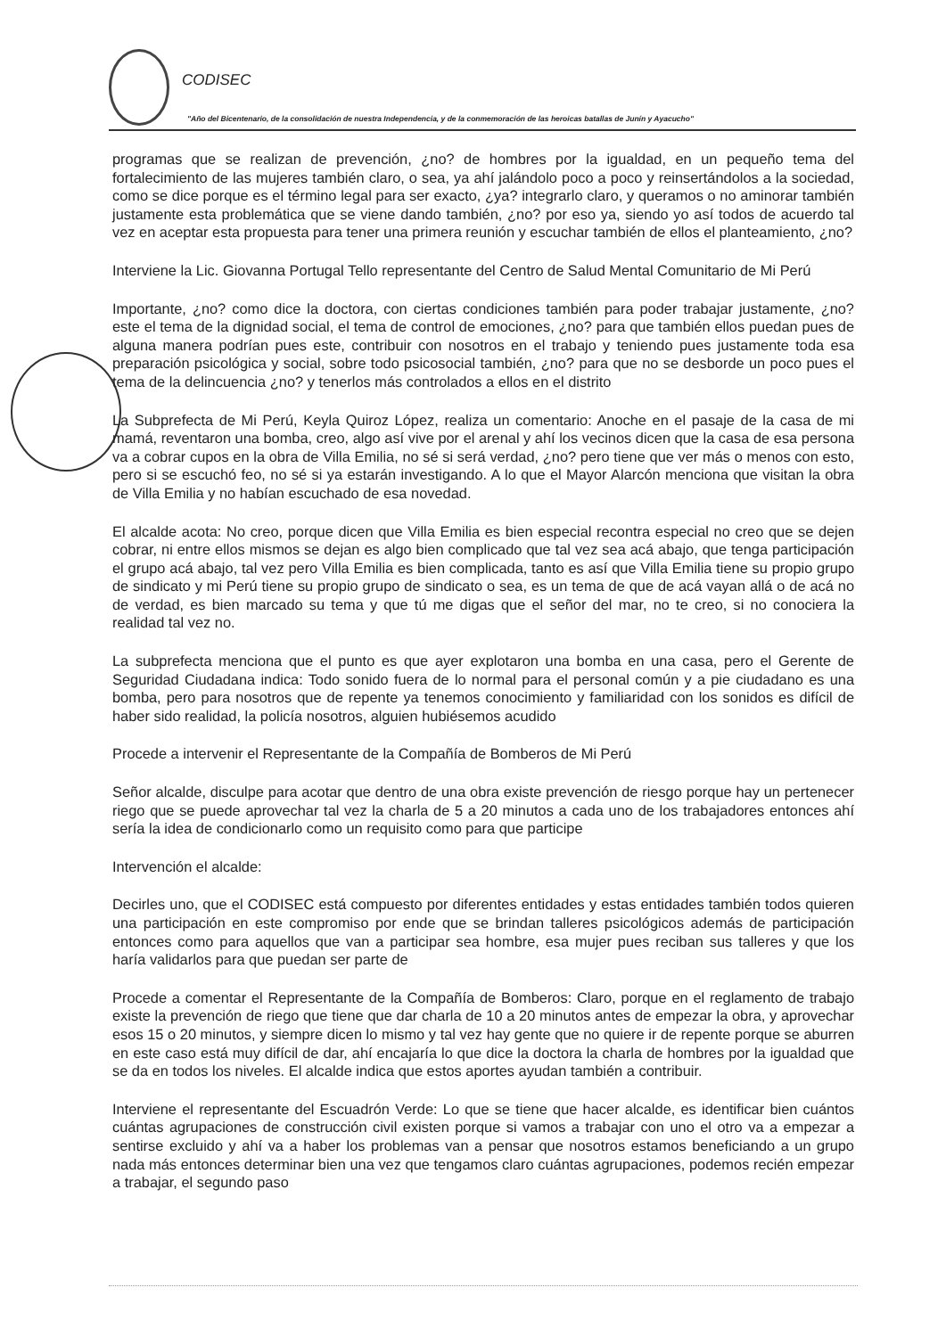CODISEC
"Año del Bicentenario, de la consolidación de nuestra Independencia, y de la conmemoración de las heroicas batallas de Junín y Ayacucho"
programas que se realizan de prevención, ¿no? de hombres por la igualdad, en un pequeño tema del fortalecimiento de las mujeres también claro, o sea, ya ahí jalándolo poco a poco y reinsertándolos a la sociedad, como se dice porque es el término legal para ser exacto, ¿ya? integrarlo claro, y queramos o no aminorar también justamente esta problemática que se viene dando también, ¿no? por eso ya, siendo yo así todos de acuerdo tal vez en aceptar esta propuesta para tener una primera reunión y escuchar también de ellos el planteamiento, ¿no?
Interviene la Lic. Giovanna Portugal Tello representante del Centro de Salud Mental Comunitario de Mi Perú
Importante, ¿no? como dice la doctora, con ciertas condiciones también para poder trabajar justamente, ¿no? este el tema de la dignidad social, el tema de control de emociones, ¿no? para que también ellos puedan pues de alguna manera podrían pues este, contribuir con nosotros en el trabajo y teniendo pues justamente toda esa preparación psicológica y social, sobre todo psicosocial también, ¿no? para que no se desborde un poco pues el tema de la delincuencia ¿no? y tenerlos más controlados a ellos en el distrito
La Subprefecta de Mi Perú, Keyla Quiroz López, realiza un comentario: Anoche en el pasaje de la casa de mi mamá, reventaron una bomba, creo, algo así vive por el arenal y ahí los vecinos dicen que la casa de esa persona va a cobrar cupos en la obra de Villa Emilia, no sé si será verdad, ¿no? pero tiene que ver más o menos con esto, pero si se escuchó feo, no sé si ya estarán investigando. A lo que el Mayor Alarcón menciona que visitan la obra de Villa Emilia y no habían escuchado de esa novedad.
El alcalde acota: No creo, porque dicen que Villa Emilia es bien especial recontra especial no creo que se dejen cobrar, ni entre ellos mismos se dejan es algo bien complicado que tal vez sea acá abajo, que tenga participación el grupo acá abajo, tal vez pero Villa Emilia es bien complicada, tanto es así que Villa Emilia tiene su propio grupo de sindicato y mi Perú tiene su propio grupo de sindicato o sea, es un tema de que de acá vayan allá o de acá no de verdad, es bien marcado su tema y que tú me digas que el señor del mar, no te creo, si no conociera la realidad tal vez no.
La subprefecta menciona que el punto es que ayer explotaron una bomba en una casa, pero el Gerente de Seguridad Ciudadana indica: Todo sonido fuera de lo normal para el personal común y a pie ciudadano es una bomba, pero para nosotros que de repente ya tenemos conocimiento y familiaridad con los sonidos es difícil de haber sido realidad, la policía nosotros, alguien hubiésemos acudido
Procede a intervenir el Representante de la Compañía de Bomberos de Mi Perú
Señor alcalde, disculpe para acotar que dentro de una obra existe prevención de riesgo porque hay un pertenecer riego que se puede aprovechar tal vez la charla de 5 a 20 minutos a cada uno de los trabajadores entonces ahí sería la idea de condicionarlo como un requisito como para que participe
Intervención el alcalde:
Decirles uno, que el CODISEC está compuesto por diferentes entidades y estas entidades también todos quieren una participación en este compromiso por ende que se brindan talleres psicológicos además de participación entonces como para aquellos que van a participar sea hombre, esa mujer pues reciban sus talleres y que los haría validarlos para que puedan ser parte de
Procede a comentar el Representante de la Compañía de Bomberos: Claro, porque en el reglamento de trabajo existe la prevención de riego que tiene que dar charla de 10 a 20 minutos antes de empezar la obra, y aprovechar esos 15 o 20 minutos, y siempre dicen lo mismo y tal vez hay gente que no quiere ir de repente porque se aburren en este caso está muy difícil de dar, ahí encajaría lo que dice la doctora la charla de hombres por la igualdad que se da en todos los niveles. El alcalde indica que estos aportes ayudan también a contribuir.
Interviene el representante del Escuadrón Verde: Lo que se tiene que hacer alcalde, es identificar bien cuántos cuántas agrupaciones de construcción civil existen porque si vamos a trabajar con uno el otro va a empezar a sentirse excluido y ahí va a haber los problemas van a pensar que nosotros estamos beneficiando a un grupo nada más entonces determinar bien una vez que tengamos claro cuántas agrupaciones, podemos recién empezar a trabajar, el segundo paso